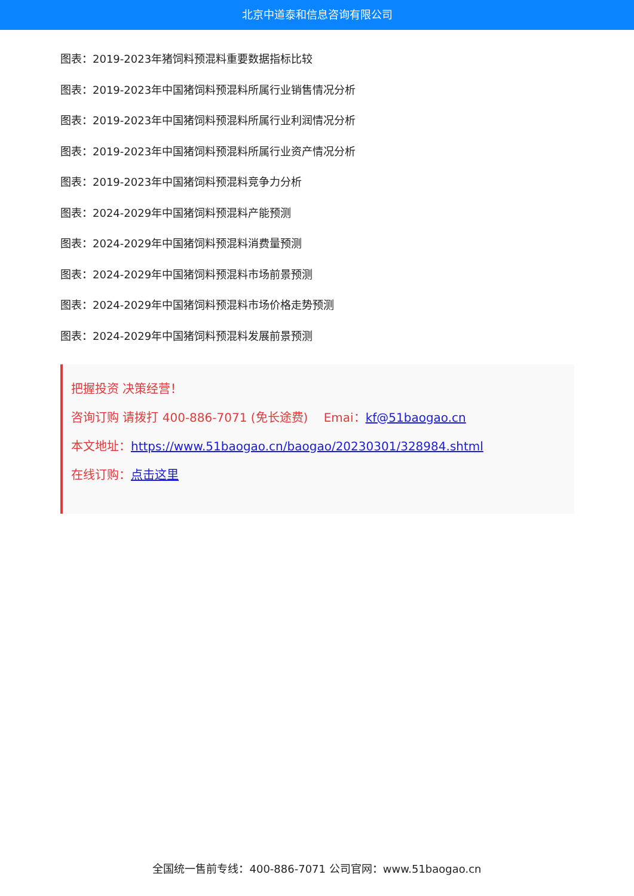北京中道泰和信息咨询有限公司
图表：2019-2023年猪饲料预混料重要数据指标比较
图表：2019-2023年中国猪饲料预混料所属行业销售情况分析
图表：2019-2023年中国猪饲料预混料所属行业利润情况分析
图表：2019-2023年中国猪饲料预混料所属行业资产情况分析
图表：2019-2023年中国猪饲料预混料竞争力分析
图表：2024-2029年中国猪饲料预混料产能预测
图表：2024-2029年中国猪饲料预混料消费量预测
图表：2024-2029年中国猪饲料预混料市场前景预测
图表：2024-2029年中国猪饲料预混料市场价格走势预测
图表：2024-2029年中国猪饲料预混料发展前景预测
把握投资 决策经营！
咨询订购 请拨打 400-886-7071 (免长途费)　 Emai：kf@51baogao.cn
本文地址：https://www.51baogao.cn/baogao/20230301/328984.shtml
在线订购：点击这里
全国统一售前专线：400-886-7071 公司官网：www.51baogao.cn